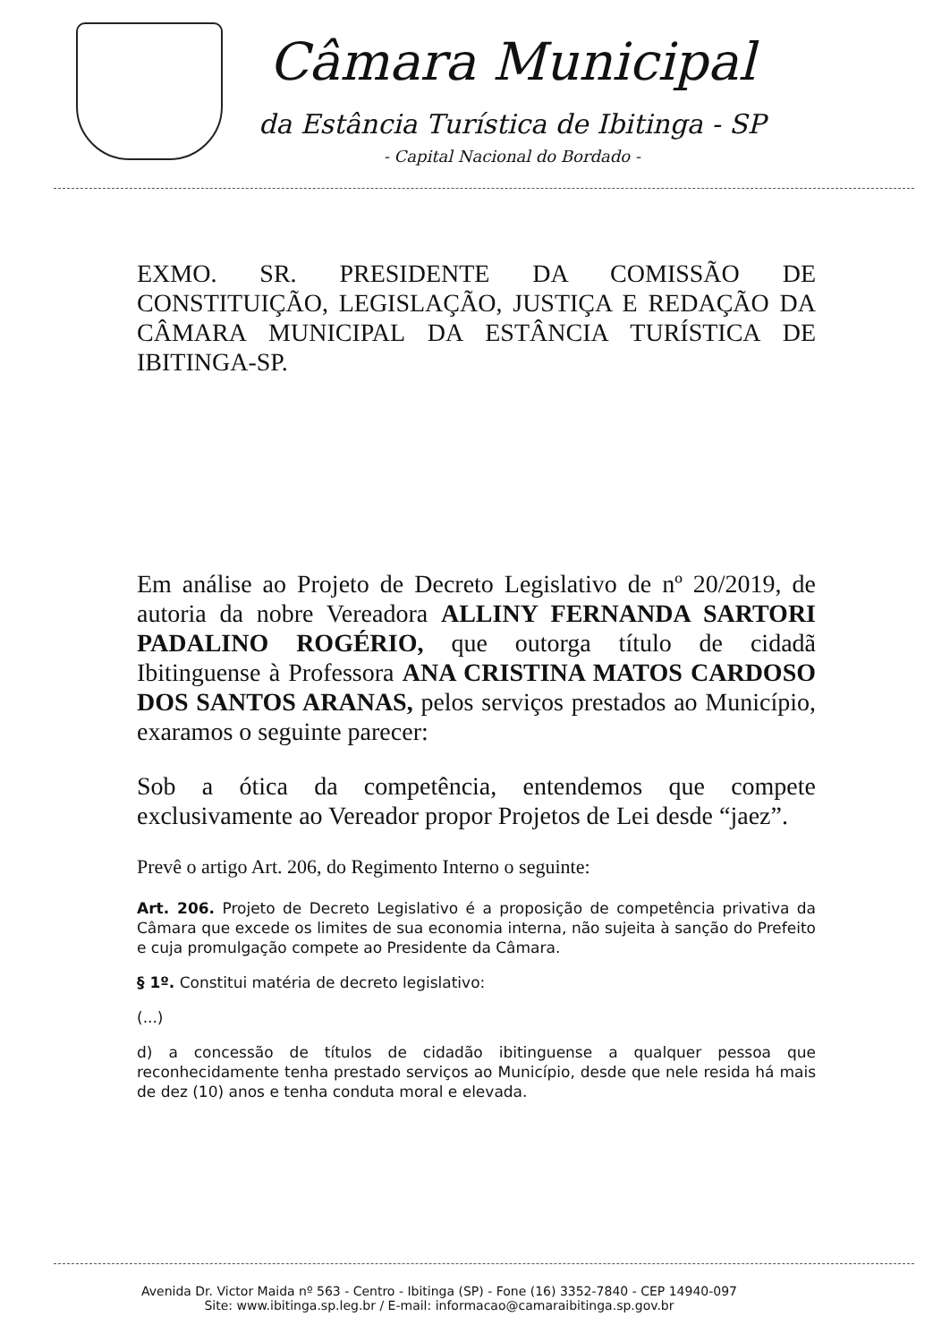Câmara Municipal
da Estância Turística de Ibitinga - SP
- Capital Nacional do Bordado -
EXMO. SR. PRESIDENTE DA COMISSÃO DE CONSTITUIÇÃO, LEGISLAÇÃO, JUSTIÇA E REDAÇÃO DA CÂMARA MUNICIPAL DA ESTÂNCIA TURÍSTICA DE IBITINGA-SP.
Em análise ao Projeto de Decreto Legislativo de nº 20/2019, de autoria da nobre Vereadora ALLINY FERNANDA SARTORI PADALINO ROGÉRIO, que outorga título de cidadã Ibitinguense à Professora ANA CRISTINA MATOS CARDOSO DOS SANTOS ARANAS, pelos serviços prestados ao Município, exaramos o seguinte parecer:
Sob a ótica da competência, entendemos que compete exclusivamente ao Vereador propor Projetos de Lei desde “jaez”.
Prevê o artigo Art. 206, do Regimento Interno o seguinte:
Art. 206. Projeto de Decreto Legislativo é a proposição de competência privativa da Câmara que excede os limites de sua economia interna, não sujeita à sanção do Prefeito e cuja promulgação compete ao Presidente da Câmara.
§ 1º. Constitui matéria de decreto legislativo:
(...)
d) a concessão de títulos de cidadão ibitinguense a qualquer pessoa que reconhecidamente tenha prestado serviços ao Município, desde que nele resida há mais de dez (10) anos e tenha conduta moral e elevada.
Avenida Dr. Victor Maida nº 563 - Centro - Ibitinga (SP) - Fone (16) 3352-7840 - CEP 14940-097
Site: www.ibitinga.sp.leg.br / E-mail: informacao@camaraibitinga.sp.gov.br